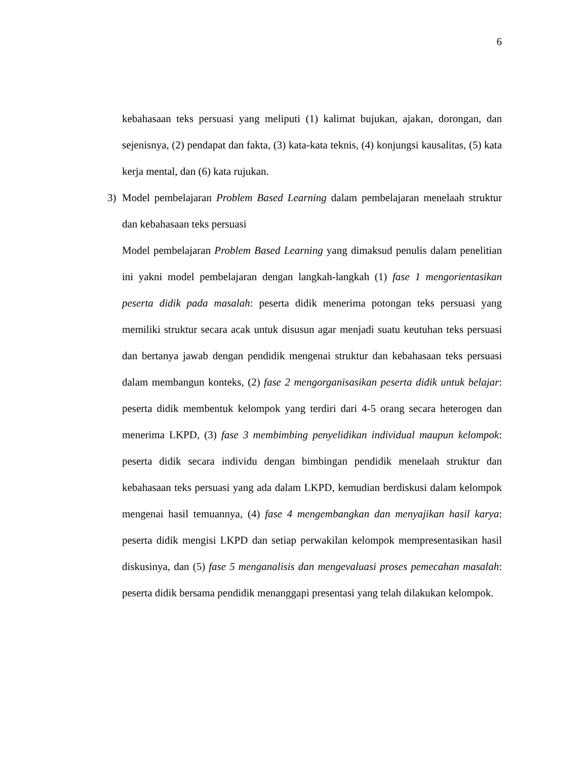6
kebahasaan teks persuasi yang meliputi (1) kalimat bujukan, ajakan, dorongan, dan sejenisnya, (2) pendapat dan fakta, (3) kata-kata teknis, (4) konjungsi kausalitas, (5) kata kerja mental, dan (6) kata rujukan.
3) Model pembelajaran Problem Based Learning dalam pembelajaran menelaah struktur dan kebahasaan teks persuasi
Model pembelajaran Problem Based Learning yang dimaksud penulis dalam penelitian ini yakni model pembelajaran dengan langkah-langkah (1) fase 1 mengorientasikan peserta didik pada masalah: peserta didik menerima potongan teks persuasi yang memiliki struktur secara acak untuk disusun agar menjadi suatu keutuhan teks persuasi dan bertanya jawab dengan pendidik mengenai struktur dan kebahasaan teks persuasi dalam membangun konteks, (2) fase 2 mengorganisasikan peserta didik untuk belajar: peserta didik membentuk kelompok yang terdiri dari 4-5 orang secara heterogen dan menerima LKPD, (3) fase 3 membimbing penyelidikan individual maupun kelompok: peserta didik secara individu dengan bimbingan pendidik menelaah struktur dan kebahasaan teks persuasi yang ada dalam LKPD, kemudian berdiskusi dalam kelompok mengenai hasil temuannya, (4) fase 4 mengembangkan dan menyajikan hasil karya: peserta didik mengisi LKPD dan setiap perwakilan kelompok mempresentasikan hasil diskusinya, dan (5) fase 5 menganalisis dan mengevaluasi proses pemecahan masalah: peserta didik bersama pendidik menanggapi presentasi yang telah dilakukan kelompok.